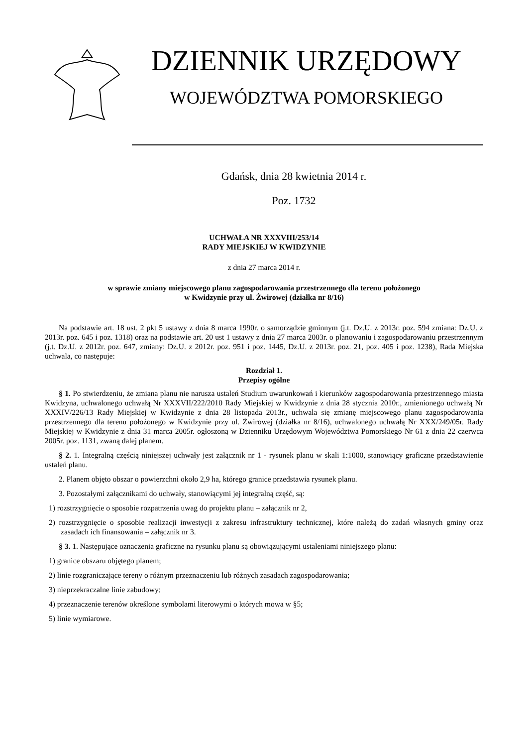DZIENNIK URZĘDOWY
WOJEWÓDZTWA POMORSKIEGO
Gdańsk, dnia 28 kwietnia 2014 r.
Poz. 1732
UCHWAŁA NR XXXVIII/253/14
RADY MIEJSKIEJ W KWIDZYNIE
z dnia 27 marca 2014 r.
w sprawie zmiany miejscowego planu zagospodarowania przestrzennego dla terenu położonego
w Kwidzynie przy ul. Żwirowej (działka nr 8/16)
Na podstawie art. 18 ust. 2 pkt 5 ustawy z dnia 8 marca 1990r. o samorządzie gminnym (j.t. Dz.U. z 2013r. poz. 594 zmiana: Dz.U. z 2013r. poz. 645 i poz. 1318) oraz na podstawie art. 20 ust 1 ustawy z dnia 27 marca 2003r. o planowaniu i zagospodarowaniu przestrzennym (j.t. Dz.U. z 2012r. poz. 647, zmiany: Dz.U. z 2012r. poz. 951 i poz. 1445, Dz.U. z 2013r. poz. 21, poz. 405 i poz. 1238), Rada Miejska uchwala, co następuje:
Rozdział 1.
Przepisy ogólne
§ 1. Po stwierdzeniu, że zmiana planu nie narusza ustaleń Studium uwarunkowań i kierunków zagospodarowania przestrzennego miasta Kwidzyna, uchwalonego uchwałą Nr XXXVII/222/2010 Rady Miejskiej w Kwidzynie z dnia 28 stycznia 2010r., zmienionego uchwałą Nr XXXIV/226/13 Rady Miejskiej w Kwidzynie z dnia 28 listopada 2013r., uchwala się zmianę miejscowego planu zagospodarowania przestrzennego dla terenu położonego w Kwidzynie przy ul. Żwirowej (działka nr 8/16), uchwalonego uchwałą Nr XXX/249/05r. Rady Miejskiej w Kwidzynie z dnia 31 marca 2005r. ogłoszoną w Dzienniku Urzędowym Województwa Pomorskiego Nr 61 z dnia 22 czerwca 2005r. poz. 1131, zwaną dalej planem.
§ 2. 1. Integralną częścią niniejszej uchwały jest załącznik nr 1 - rysunek planu w skali 1:1000, stanowiący graficzne przedstawienie ustaleń planu.
2. Planem objęto obszar o powierzchni około 2,9 ha, którego granice przedstawia rysunek planu.
3. Pozostałymi załącznikami do uchwały, stanowiącymi jej integralną część, są:
1) rozstrzygnięcie o sposobie rozpatrzenia uwag do projektu planu – załącznik nr 2,
2) rozstrzygnięcie o sposobie realizacji inwestycji z zakresu infrastruktury technicznej, które należą do zadań własnych gminy oraz zasadach ich finansowania – załącznik nr 3.
§ 3. 1. Następujące oznaczenia graficzne na rysunku planu są obowiązującymi ustaleniami niniejszego planu:
1) granice obszaru objętego planem;
2) linie rozgraniczające tereny o różnym przeznaczeniu lub różnych zasadach zagospodarowania;
3) nieprzekraczalne linie zabudowy;
4) przeznaczenie terenów określone symbolami literowymi o których mowa w §5;
5) linie wymiarowe.